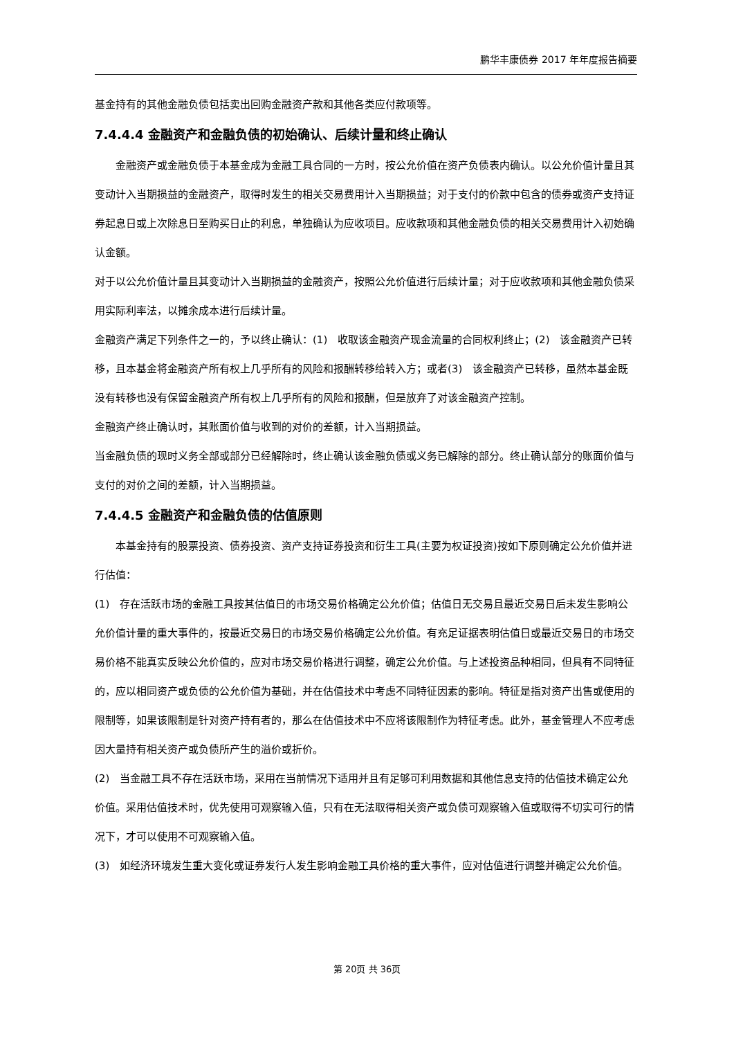鹏华丰康债券 2017 年年度报告摘要
基金持有的其他金融负债包括卖出回购金融资产款和其他各类应付款项等。
7.4.4.4 金融资产和金融负债的初始确认、后续计量和终止确认
金融资产或金融负债于本基金成为金融工具合同的一方时，按公允价值在资产负债表内确认。以公允价值计量且其变动计入当期损益的金融资产，取得时发生的相关交易费用计入当期损益；对于支付的价款中包含的债券或资产支持证券起息日或上次除息日至购买日止的利息，单独确认为应收项目。应收款项和其他金融负债的相关交易费用计入初始确认金额。
对于以公允价值计量且其变动计入当期损益的金融资产，按照公允价值进行后续计量；对于应收款项和其他金融负债采用实际利率法，以摊余成本进行后续计量。
金融资产满足下列条件之一的，予以终止确认：(1)　收取该金融资产现金流量的合同权利终止；(2)　该金融资产已转移，且本基金将金融资产所有权上几乎所有的风险和报酬转移给转入方；或者(3)　该金融资产已转移，虽然本基金既没有转移也没有保留金融资产所有权上几乎所有的风险和报酬，但是放弃了对该金融资产控制。
金融资产终止确认时，其账面价值与收到的对价的差额，计入当期损益。
当金融负债的现时义务全部或部分已经解除时，终止确认该金融负债或义务已解除的部分。终止确认部分的账面价值与支付的对价之间的差额，计入当期损益。
7.4.4.5 金融资产和金融负债的估值原则
本基金持有的股票投资、债券投资、资产支持证券投资和衍生工具(主要为权证投资)按如下原则确定公允价值并进行估值：
(1)　存在活跃市场的金融工具按其估值日的市场交易价格确定公允价值；估值日无交易且最近交易日后未发生影响公允价值计量的重大事件的，按最近交易日的市场交易价格确定公允价值。有充足证据表明估值日或最近交易日的市场交易价格不能真实反映公允价值的，应对市场交易价格进行调整，确定公允价值。与上述投资品种相同，但具有不同特征的，应以相同资产或负债的公允价值为基础，并在估值技术中考虑不同特征因素的影响。特征是指对资产出售或使用的限制等，如果该限制是针对资产持有者的，那么在估值技术中不应将该限制作为特征考虑。此外，基金管理人不应考虑因大量持有相关资产或负债所产生的溢价或折价。
(2)　当金融工具不存在活跃市场，采用在当前情况下适用并且有足够可利用数据和其他信息支持的估值技术确定公允价值。采用估值技术时，优先使用可观察输入值，只有在无法取得相关资产或负债可观察输入值或取得不切实可行的情况下，才可以使用不可观察输入值。
(3)　如经济环境发生重大变化或证券发行人发生影响金融工具价格的重大事件，应对估值进行调整并确定公允价值。
第 20页 共 36页